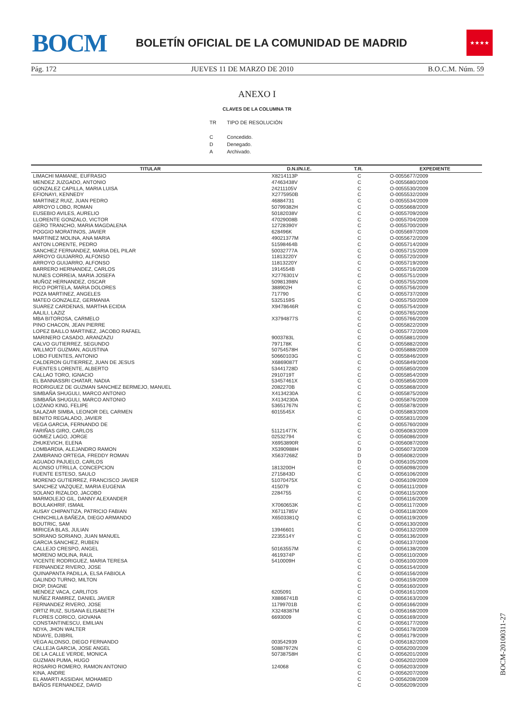BOCM
BOLETÍN OFICIAL DE LA COMUNIDAD DE MADRID
★★★★
Pág. 172 JUEVES 11 DE MARZO DE 2010 B.O.C.M. Núm. 59
ANEXO I
CLAVES DE LA COLUMNA TR
| TR | TIPO DE RESOLUCIÓN |
| C | Concedido. |
| D | Denegado. |
| A | Archivado. |
| TITULAR | D.N.I/N.I.E. | T.R. | EXPEDIENTE |
| --- | --- | --- | --- |
| LIMACHI MAMANE, EUFRASIO | X8214113P | C | O-0055677/2009 |
| MENDEZ JUZGADO, ANTONIO | 47463438V | C | O-0055680/2009 |
| GONZALEZ CAPILLA, MARIA LUISA | 24211105V | C | O-0055530/2009 |
| EFIONAYI, KENNEDY | X2775950B | C | O-0055532/2009 |
| MARTINEZ RUIZ, JUAN PEDRO | 46884731 | C | O-0055534/2009 |
| ARROYO LOBO, ROMAN | 50799382H | C | O-0055668/2009 |
| EUSEBIO AVILES, AURELIO | 50182038V | C | O-0055709/2009 |
| LLORENTE GONZALO, VICTOR | 47029008B | C | O-0055704/2009 |
| GERO TRANCHO, MARIA MAGDALENA | 12728390Y | C | O-0055700/2009 |
| POGGIO MORATINOS, JAVIER | 628496K | C | O-0055697/2009 |
| MARTINEZ MOLINA, ANA MARIA | 49021377M | C | O-0055672/2009 |
| ANTON LORENTE, PEDRO | 51598464B | C | O-0055714/2009 |
| SANCHEZ FERNANDEZ, MARIA DEL PILAR | 50032777A | C | O-0055715/2009 |
| ARROYO GUIJARRO, ALFONSO | 11813220Y | C | O-0055720/2009 |
| ARROYO GUIJARRO, ALFONSO | 11813220Y | C | O-0055719/2009 |
| BARRERO HERNANDEZ, CARLOS | 1914554B | C | O-0055716/2009 |
| NUNES CORREIA, MARIA JOSEFA | X2776301V | C | O-0055751/2009 |
| MUÑOZ HERNANDEZ, OSCAR | 50981398N | C | O-0055755/2009 |
| RICO PORTELA, MARIA DOLORES | 388902H | C | O-0055756/2009 |
| POZA MARTINEZ, ANGELES | 717790 | C | O-0055737/2009 |
| MATEO GONZALEZ, GERMANIA | 5325159S | C | O-0055750/2009 |
| SUAREZ CARDENAS, MARTHA ECIDIA | X9478646R | C | O-0055754/2009 |
| AALILI, LAZIZ | | C | O-0055765/2009 |
| MBA BITOROSA, CARMELO | X3794877S | C | O-0055766/2009 |
| PINO CHACON, JEAN PIERRE | | C | O-0055822/2009 |
| LOPEZ BAILLO MARTINEZ, JACOBO RAFAEL | | C | O-0055772/2009 |
| MARINERO CASADO, ARANZAZU | 9003783L | C | O-0055881/2009 |
| CALVO GUTIERREZ, SEGUNDO | 797178K | C | O-0055882/2009 |
| WILLMOT GUZMAN, AGUSTINA | 50754578H | C | O-0055888/2009 |
| LOBO FUENTES, ANTONIO | 50660103G | C | O-0055846/2009 |
| CALDERON GUTIERREZ, JUAN DE JESUS | X6869087T | C | O-0055849/2009 |
| FUENTES LORENTE, ALBERTO | 53441728D | C | O-0055850/2009 |
| CALLAO TORO, IGNACIO | 2910719T | C | O-0055854/2009 |
| EL BANNASSRI CHATAR, NADIA | 53457461X | C | O-0055856/2009 |
| RODRIGUEZ DE GUZMAN SANCHEZ BERMEJO, MANUEL | 2082270B | C | O-0055868/2009 |
| SIMBAÑA SHUGULI, MARCO ANTONIO | X4134230A | C | O-0055875/2009 |
| SIMBAÑA SHUGULI, MARCO ANTONIO | X4134230A | C | O-0055876/2009 |
| LOZANO KING, FELIPE | 53651767N | C | O-0055878/2009 |
| SALAZAR SIMBA, LEONOR DEL CARMEN | 6015545X | C | O-0055883/2009 |
| BENITO REGALADO, JAVIER | | C | O-0055831/2009 |
| VEGA GARCIA, FERNANDO DE | | C | O-0055760/2009 |
| FARIÑAS GIRO, CARLOS | 51121477K | C | O-0056083/2009 |
| GOMEZ LAGO, JORGE | 02532794 | C | O-0056086/2009 |
| ZHUKEVICH, ELENA | X6953890R | C | O-0056087/2009 |
| LOMBARDIA, ALEJANDRO RAMON | X5390988H | D | O-0056073/2009 |
| ZAMBRANO ORTEGA, FREDDY ROMAN | X5637268Z | D | O-0056082/2009 |
| AGUADO PAJUELO, CARLOS | | D | O-0056105/2009 |
| ALONSO UTRILLA, CONCEPCION | 1813200H | C | O-0056098/2009 |
| FUENTE ESTESO, SAULO | 2715843D | C | O-0056106/2009 |
| MORENO GUTIERREZ, FRANCISCO JAVIER | 51070475X | C | O-0056109/2009 |
| SANCHEZ VAZQUEZ, MARIA EUGENIA | 415079 | C | O-0056111/2009 |
| SOLANO RIZALDO, JACOBO | 2284755 | C | O-0056115/2009 |
| MARMOLEJO GIL, DANNY ALEXANDER | | C | O-0056116/2009 |
| BOULAKHRIF, ISMAIL | X7060653K | C | O-0056117/2009 |
| AUSAY CHIPANTIZA, PATRICIO FABIAN | X6711785V | C | O-0056118/2009 |
| CHINCHILLA BAÑEZA, DIEGO ARMANDO | X6503381Q | C | O-0056119/2009 |
| BOUTRIC, SAM | | C | O-0056130/2009 |
| MIRICEA BLAS, JULIAN | 13946601 | C | O-0056132/2009 |
| SORIANO SORIANO, JUAN MANUEL | 2235514Y | C | O-0056136/2009 |
| GARCIA SANCHEZ, RUBEN | | C | O-0056137/2009 |
| CALLEJO CRESPO, ANGEL | 50163557M | C | O-0056138/2009 |
| MORENO MOLINA, RAUL | 4619374P | C | O-0056110/2009 |
| VICENTE RODRIGUEZ, MARIA TERESA | 5410009H | C | O-0056100/2009 |
| FERNANDEZ RIVERO, JOSE | | C | O-0056154/2009 |
| QUINAPANTA PADILLA, ELSA FABIOLA | | C | O-0056156/2009 |
| GALINDO TURNO, MILTON | | C | O-0056159/2009 |
| DIOP, DIAGNE | | C | O-0056160/2009 |
| MENDEZ VACA, CARLITOS | 6205091 | C | O-0056161/2009 |
| NUÑEZ RAMIREZ, DANIEL JAVIER | X8866741B | C | O-0056163/2009 |
| FERNANDEZ RIVERO, JOSE | 11799701B | C | O-0056166/2009 |
| ORTIZ RUIZ, SUSANA ELISABETH | X3248387M | C | O-0056168/2009 |
| FLORES CORICO, GIOVANA | 6693009 | C | O-0056169/2009 |
| CONSTANTINESCU, EMILIAN | | C | O-0056177/2009 |
| NDYA, JHON WALTER | | C | O-0056178/2009 |
| NDIAYE, DJIBRIL | | C | O-0056179/2009 |
| VEGA ALONSO, DIEGO FERNANDO | 003542939 | C | O-0056182/2009 |
| CALLEJA GARCIA, JOSE ANGEL | 50887972N | C | O-0056200/2009 |
| DE LA CALLE VERDE, MONICA | 50738758H | C | O-0056201/2009 |
| GUZMAN PUMA, HUGO | | C | O-0056202/2009 |
| ROSARIO ROMERO, RAMON ANTONIO | 124068 | C | O-0056203/2009 |
| KINA, ANDRE | | C | O-0056207/2009 |
| EL AMARTI ASSIDAH, MOHAMED | | C | O-0056208/2009 |
| BAÑOS FERNANDEZ, DAVID | | C | O-0056209/2009 |
BOCM-20100311-27